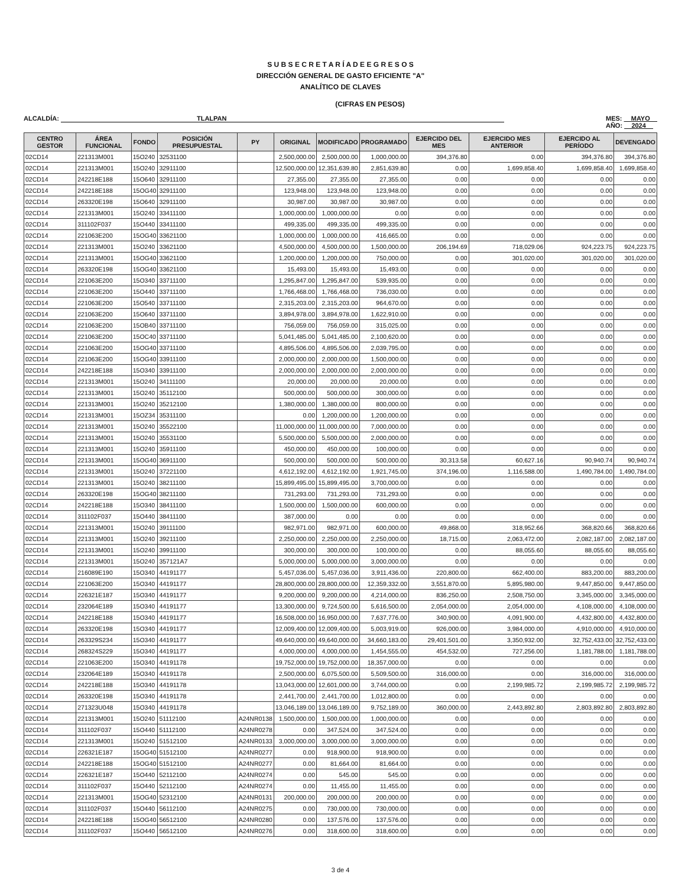S U B S E C R E T A R Í A D E E G R E S O S
DIRECCIÓN GENERAL DE GASTO EFICIENTE "A"
ANALÍTICO DE CLAVES
(CIFRAS EN PESOS)
ALCALDÍA: TLALPAN MES: MAYO
AÑO: 2024
| CENTRO GESTOR | ÁREA FUNCIONAL | FONDO | POSICIÓN PRESUPUESTAL | PY | ORIGINAL | MODIFICADO | PROGRAMADO | EJERCIDO DEL MES | EJERCIDO MES ANTERIOR | EJERCIDO AL PERÍODO | DEVENGADO |
| --- | --- | --- | --- | --- | --- | --- | --- | --- | --- | --- | --- |
| 02CD14 | 221313M001 | 15O240 | 32531100 | | 2,500,000.00 | 2,500,000.00 | 1,000,000.00 | 394,376.80 | 0.00 | 394,376.80 | 394,376.80 |
| 02CD14 | 221313M001 | 15O240 | 32911100 | | 12,500,000.00 | 12,351,639.80 | 2,851,639.80 | 0.00 | 1,699,858.40 | 1,699,858.40 | 1,699,858.40 |
| 02CD14 | 242218E188 | 15O640 | 32911100 | | 27,355.00 | 27,355.00 | 27,355.00 | 0.00 | 0.00 | 0.00 | 0.00 |
| 02CD14 | 242218E188 | 15OG40 | 32911100 | | 123,948.00 | 123,948.00 | 123,948.00 | 0.00 | 0.00 | 0.00 | 0.00 |
| 02CD14 | 263320E198 | 15O640 | 32911100 | | 30,987.00 | 30,987.00 | 30,987.00 | 0.00 | 0.00 | 0.00 | 0.00 |
| 02CD14 | 221313M001 | 15O240 | 33411100 | | 1,000,000.00 | 1,000,000.00 | 0.00 | 0.00 | 0.00 | 0.00 | 0.00 |
| 02CD14 | 311102F037 | 15O440 | 33411100 | | 499,335.00 | 499,335.00 | 499,335.00 | 0.00 | 0.00 | 0.00 | 0.00 |
| 02CD14 | 221063E200 | 15OG40 | 33621100 | | 1,000,000.00 | 1,000,000.00 | 416,665.00 | 0.00 | 0.00 | 0.00 | 0.00 |
| 02CD14 | 221313M001 | 15O240 | 33621100 | | 4,500,000.00 | 4,500,000.00 | 1,500,000.00 | 206,194.69 | 718,029.06 | 924,223.75 | 924,223.75 |
| 02CD14 | 221313M001 | 15OG40 | 33621100 | | 1,200,000.00 | 1,200,000.00 | 750,000.00 | 0.00 | 301,020.00 | 301,020.00 | 301,020.00 |
| 02CD14 | 263320E198 | 15OG40 | 33621100 | | 15,493.00 | 15,493.00 | 15,493.00 | 0.00 | 0.00 | 0.00 | 0.00 |
| 02CD14 | 221063E200 | 15O340 | 33711100 | | 1,295,847.00 | 1,295,847.00 | 539,935.00 | 0.00 | 0.00 | 0.00 | 0.00 |
| 02CD14 | 221063E200 | 15O440 | 33711100 | | 1,766,468.00 | 1,766,468.00 | 736,030.00 | 0.00 | 0.00 | 0.00 | 0.00 |
| 02CD14 | 221063E200 | 15O540 | 33711100 | | 2,315,203.00 | 2,315,203.00 | 964,670.00 | 0.00 | 0.00 | 0.00 | 0.00 |
| 02CD14 | 221063E200 | 15O640 | 33711100 | | 3,894,978.00 | 3,894,978.00 | 1,622,910.00 | 0.00 | 0.00 | 0.00 | 0.00 |
| 02CD14 | 221063E200 | 15OB40 | 33711100 | | 756,059.00 | 756,059.00 | 315,025.00 | 0.00 | 0.00 | 0.00 | 0.00 |
| 02CD14 | 221063E200 | 15OC40 | 33711100 | | 5,041,485.00 | 5,041,485.00 | 2,100,620.00 | 0.00 | 0.00 | 0.00 | 0.00 |
| 02CD14 | 221063E200 | 15OG40 | 33711100 | | 4,895,506.00 | 4,895,506.00 | 2,039,795.00 | 0.00 | 0.00 | 0.00 | 0.00 |
| 02CD14 | 221063E200 | 15OG40 | 33911100 | | 2,000,000.00 | 2,000,000.00 | 1,500,000.00 | 0.00 | 0.00 | 0.00 | 0.00 |
| 02CD14 | 242218E188 | 15O340 | 33911100 | | 2,000,000.00 | 2,000,000.00 | 2,000,000.00 | 0.00 | 0.00 | 0.00 | 0.00 |
| 02CD14 | 221313M001 | 15O240 | 34111100 | | 20,000.00 | 20,000.00 | 20,000.00 | 0.00 | 0.00 | 0.00 | 0.00 |
| 02CD14 | 221313M001 | 15O240 | 35112100 | | 500,000.00 | 500,000.00 | 300,000.00 | 0.00 | 0.00 | 0.00 | 0.00 |
| 02CD14 | 221313M001 | 15O240 | 35212100 | | 1,380,000.00 | 1,380,000.00 | 800,000.00 | 0.00 | 0.00 | 0.00 | 0.00 |
| 02CD14 | 221313M001 | 15OZ34 | 35311100 | | 0.00 | 1,200,000.00 | 1,200,000.00 | 0.00 | 0.00 | 0.00 | 0.00 |
| 02CD14 | 221313M001 | 15O240 | 35522100 | | 11,000,000.00 | 11,000,000.00 | 7,000,000.00 | 0.00 | 0.00 | 0.00 | 0.00 |
| 02CD14 | 221313M001 | 15O240 | 35531100 | | 5,500,000.00 | 5,500,000.00 | 2,000,000.00 | 0.00 | 0.00 | 0.00 | 0.00 |
| 02CD14 | 221313M001 | 15O240 | 35911100 | | 450,000.00 | 450,000.00 | 100,000.00 | 0.00 | 0.00 | 0.00 | 0.00 |
| 02CD14 | 221313M001 | 15OG40 | 36911100 | | 500,000.00 | 500,000.00 | 500,000.00 | 30,313.58 | 60,627.16 | 90,940.74 | 90,940.74 |
| 02CD14 | 221313M001 | 15O240 | 37221100 | | 4,612,192.00 | 4,612,192.00 | 1,921,745.00 | 374,196.00 | 1,116,588.00 | 1,490,784.00 | 1,490,784.00 |
| 02CD14 | 221313M001 | 15O240 | 38211100 | | 15,899,495.00 | 15,899,495.00 | 3,700,000.00 | 0.00 | 0.00 | 0.00 | 0.00 |
| 02CD14 | 263320E198 | 15OG40 | 38211100 | | 731,293.00 | 731,293.00 | 731,293.00 | 0.00 | 0.00 | 0.00 | 0.00 |
| 02CD14 | 242218E188 | 15O340 | 38411100 | | 1,500,000.00 | 1,500,000.00 | 600,000.00 | 0.00 | 0.00 | 0.00 | 0.00 |
| 02CD14 | 311102F037 | 15O440 | 38411100 | | 387,000.00 | 0.00 | 0.00 | 0.00 | 0.00 | 0.00 | 0.00 |
| 02CD14 | 221313M001 | 15O240 | 39111100 | | 982,971.00 | 982,971.00 | 600,000.00 | 49,868.00 | 318,952.66 | 368,820.66 | 368,820.66 |
| 02CD14 | 221313M001 | 15O240 | 39211100 | | 2,250,000.00 | 2,250,000.00 | 2,250,000.00 | 18,715.00 | 2,063,472.00 | 2,082,187.00 | 2,082,187.00 |
| 02CD14 | 221313M001 | 15O240 | 39911100 | | 300,000.00 | 300,000.00 | 100,000.00 | 0.00 | 88,055.60 | 88,055.60 | 88,055.60 |
| 02CD14 | 221313M001 | 15O240 | 357121A7 | | 5,000,000.00 | 5,000,000.00 | 3,000,000.00 | 0.00 | 0.00 | 0.00 | 0.00 |
| 02CD14 | 216089E190 | 15O340 | 44191177 | | 5,457,036.00 | 5,457,036.00 | 3,911,436.00 | 220,800.00 | 662,400.00 | 883,200.00 | 883,200.00 |
| 02CD14 | 221063E200 | 15O340 | 44191177 | | 28,800,000.00 | 28,800,000.00 | 12,359,332.00 | 3,551,870.00 | 5,895,980.00 | 9,447,850.00 | 9,447,850.00 |
| 02CD14 | 226321E187 | 15O340 | 44191177 | | 9,200,000.00 | 9,200,000.00 | 4,214,000.00 | 836,250.00 | 2,508,750.00 | 3,345,000.00 | 3,345,000.00 |
| 02CD14 | 232064E189 | 15O340 | 44191177 | | 13,300,000.00 | 9,724,500.00 | 5,616,500.00 | 2,054,000.00 | 2,054,000.00 | 4,108,000.00 | 4,108,000.00 |
| 02CD14 | 242218E188 | 15O340 | 44191177 | | 16,508,000.00 | 16,950,000.00 | 7,637,776.00 | 340,900.00 | 4,091,900.00 | 4,432,800.00 | 4,432,800.00 |
| 02CD14 | 263320E198 | 15O340 | 44191177 | | 12,009,400.00 | 12,009,400.00 | 5,003,919.00 | 926,000.00 | 3,984,000.00 | 4,910,000.00 | 4,910,000.00 |
| 02CD14 | 263329S234 | 15O340 | 44191177 | | 49,640,000.00 | 49,640,000.00 | 34,660,183.00 | 29,401,501.00 | 3,350,932.00 | 32,752,433.00 | 32,752,433.00 |
| 02CD14 | 268324S229 | 15O340 | 44191177 | | 4,000,000.00 | 4,000,000.00 | 1,454,555.00 | 454,532.00 | 727,256.00 | 1,181,788.00 | 1,181,788.00 |
| 02CD14 | 221063E200 | 15O340 | 44191178 | | 19,752,000.00 | 19,752,000.00 | 18,357,000.00 | 0.00 | 0.00 | 0.00 | 0.00 |
| 02CD14 | 232064E189 | 15O340 | 44191178 | | 2,500,000.00 | 6,075,500.00 | 5,509,500.00 | 316,000.00 | 0.00 | 316,000.00 | 316,000.00 |
| 02CD14 | 242218E188 | 15O340 | 44191178 | | 13,043,000.00 | 12,601,000.00 | 3,744,000.00 | 0.00 | 2,199,985.72 | 2,199,985.72 | 2,199,985.72 |
| 02CD14 | 263320E198 | 15O340 | 44191178 | | 2,441,700.00 | 2,441,700.00 | 1,012,800.00 | 0.00 | 0.00 | 0.00 | 0.00 |
| 02CD14 | 271323U048 | 15O340 | 44191178 | | 13,046,189.00 | 13,046,189.00 | 9,752,189.00 | 360,000.00 | 2,443,892.80 | 2,803,892.80 | 2,803,892.80 |
| 02CD14 | 221313M001 | 15O240 | 51112100 | A24NR0138 | 1,500,000.00 | 1,500,000.00 | 1,000,000.00 | 0.00 | 0.00 | 0.00 | 0.00 |
| 02CD14 | 311102F037 | 15O440 | 51112100 | A24NR0278 | 0.00 | 347,524.00 | 347,524.00 | 0.00 | 0.00 | 0.00 | 0.00 |
| 02CD14 | 221313M001 | 15O240 | 51512100 | A24NR0133 | 3,000,000.00 | 3,000,000.00 | 3,000,000.00 | 0.00 | 0.00 | 0.00 | 0.00 |
| 02CD14 | 226321E187 | 15OG40 | 51512100 | A24NR0277 | 0.00 | 918,900.00 | 918,900.00 | 0.00 | 0.00 | 0.00 | 0.00 |
| 02CD14 | 242218E188 | 15OG40 | 51512100 | A24NR0277 | 0.00 | 81,664.00 | 81,664.00 | 0.00 | 0.00 | 0.00 | 0.00 |
| 02CD14 | 226321E187 | 15O440 | 52112100 | A24NR0274 | 0.00 | 545.00 | 545.00 | 0.00 | 0.00 | 0.00 | 0.00 |
| 02CD14 | 311102F037 | 15O440 | 52112100 | A24NR0274 | 0.00 | 11,455.00 | 11,455.00 | 0.00 | 0.00 | 0.00 | 0.00 |
| 02CD14 | 221313M001 | 15OG40 | 52312100 | A24NR0131 | 200,000.00 | 200,000.00 | 200,000.00 | 0.00 | 0.00 | 0.00 | 0.00 |
| 02CD14 | 311102F037 | 15O440 | 56112100 | A24NR0275 | 0.00 | 730,000.00 | 730,000.00 | 0.00 | 0.00 | 0.00 | 0.00 |
| 02CD14 | 242218E188 | 15OG40 | 56512100 | A24NR0280 | 0.00 | 137,576.00 | 137,576.00 | 0.00 | 0.00 | 0.00 | 0.00 |
| 02CD14 | 311102F037 | 15O440 | 56512100 | A24NR0276 | 0.00 | 318,600.00 | 318,600.00 | 0.00 | 0.00 | 0.00 | 0.00 |
3 de 4